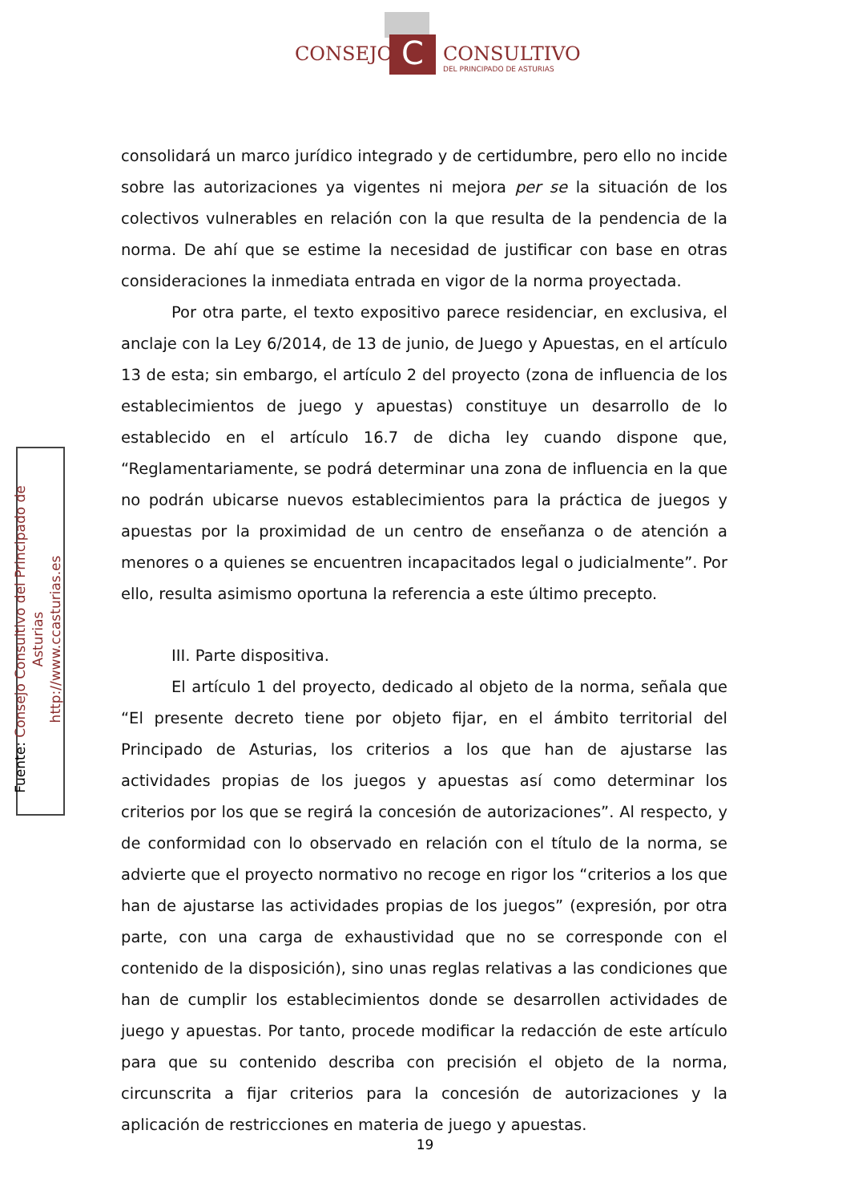C
CONSEJO CONSULTIVO
DEL PRINCIPADO DE ASTURIAS
consolidará un marco jurídico integrado y de certidumbre, pero ello no incide sobre las autorizaciones ya vigentes ni mejora per se la situación de los colectivos vulnerables en relación con la que resulta de la pendencia de la norma. De ahí que se estime la necesidad de justificar con base en otras consideraciones la inmediata entrada en vigor de la norma proyectada.
Por otra parte, el texto expositivo parece residenciar, en exclusiva, el anclaje con la Ley 6/2014, de 13 de junio, de Juego y Apuestas, en el artículo 13 de esta; sin embargo, el artículo 2 del proyecto (zona de influencia de los establecimientos de juego y apuestas) constituye un desarrollo de lo establecido en el artículo 16.7 de dicha ley cuando dispone que, “Reglamentariamente, se podrá determinar una zona de influencia en la que no podrán ubicarse nuevos establecimientos para la práctica de juegos y apuestas por la proximidad de un centro de enseñanza o de atención a menores o a quienes se encuentren incapacitados legal o judicialmente”. Por ello, resulta asimismo oportuna la referencia a este último precepto.
III. Parte dispositiva.
El artículo 1 del proyecto, dedicado al objeto de la norma, señala que “El presente decreto tiene por objeto fijar, en el ámbito territorial del Principado de Asturias, los criterios a los que han de ajustarse las actividades propias de los juegos y apuestas así como determinar los criterios por los que se regirá la concesión de autorizaciones”. Al respecto, y de conformidad con lo observado en relación con el título de la norma, se advierte que el proyecto normativo no recoge en rigor los “criterios a los que han de ajustarse las actividades propias de los juegos” (expresión, por otra parte, con una carga de exhaustividad que no se corresponde con el contenido de la disposición), sino unas reglas relativas a las condiciones que han de cumplir los establecimientos donde se desarrollen actividades de juego y apuestas. Por tanto, procede modificar la redacción de este artículo para que su contenido describa con precisión el objeto de la norma, circunscrita a fijar criterios para la concesión de autorizaciones y la aplicación de restricciones en materia de juego y apuestas.
Fuente: Consejo Consultivo del Principado de Asturias
http://www.ccasturias.es
19